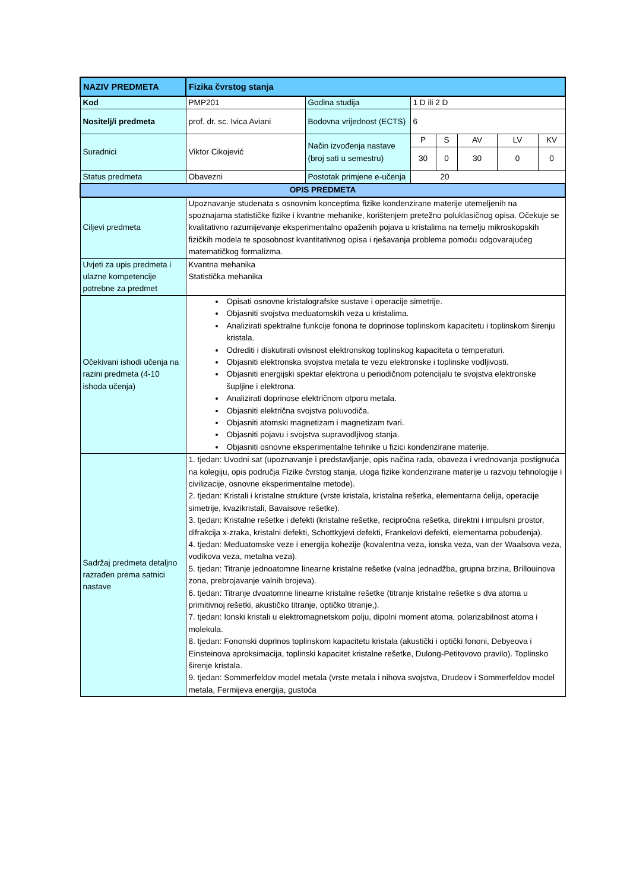| NAZIV PREDMETA | Fizika čvrstog stanja | | | | | | |
| Kod | PMP201 | Godina studija | 1 D ili 2 D | | | | |
| Nositelj/i predmeta | prof. dr. sc. Ivica Aviani | Bodovna vrijednost (ECTS) | 6 | | | | |
| Suradnici | Viktor Cikojević | Način izvođenja nastave (broj sati u semestru) | P | S | AV | LV | KV |
| | | | 30 | 0 | 30 | 0 | 0 |
| Status predmeta | Obavezni | Postotak primjene e-učenja | 20 | | | | |
| OPIS PREDMETA | | | | | | | |
| Ciljevi predmeta | Upoznavanje studenata s osnovnim konceptima fizike kondenzirane materije utemeljenih na spoznajama statističke fizike i kvantne mehanike, korištenjem pretežno poluklasičnog opisa. Očekuje se kvalitativno razumijevanje eksperimentalno opaženih pojava u kristalima na temelju mikroskopskih fizičkih modela te sposobnost kvantitativnog opisa i rješavanja problema pomoću odgovarajućeg matematičkog formalizma. | | | | | | |
| Uvjeti za upis predmeta i ulazne kompetencije potrebne za predmet | Kvantna mehanika Statistička mehanika | | | | | | |
| Očekivani ishodi učenja na razini predmeta (4-10 ishoda učenja) | Opisati osnovne kristalografske sustave i operacije simetrije. Objasniti svojstva međuatomskih veza u kristalima. Analizirati spektralne funkcije fonona te doprinose toplinskom kapacitetu i toplinskom širenju kristala. Odrediti i diskutirati ovisnost elektronskog toplinskog kapaciteta o temperaturi. Objasniti elektronska svojstva metala te vezu elektronske i toplinske vodljivosti. Objasniti energijski spektar elektrona u periodičnom potencijalu te svojstva elektronske šupljine i elektrona. Analizirati doprinose električnom otporu metala. Objasniti električna svojstva poluvodiča. Objasniti atomski magnetizam i magnetizam tvari. Objasniti pojavu i svojstva supravodljivog stanja. Objasniti osnovne eksperimentalne tehnike u fizici kondenzirane materije. | | | | | | |
| Sadržaj predmeta detaljno razrađen prema satnici nastave | 1. tjedan: Uvodni sat (upoznavanje i predstavljanje, opis načina rada, obaveza i vrednovanja postignuća na kolegiju, opis područja Fizike čvrstog stanja, uloga fizike kondenzirane materije u razvoju tehnologije i civilizacije, osnovne eksperimentalne metode). 2. tjedan: Kristali i kristalne strukture (vrste kristala, kristalna rešetka, elementarna ćelija, operacije simetrije, kvazikristali, Bavaisove rešetke). 3. tjedan: Kristalne rešetke i defekti (kristalne rešetke, recipročna rešetka, direktni i impulsni prostor, difrakcija x-zraka, kristalni defekti, Schottkyjevi defekti, Frankelovi defekti, elementarna pobuđenja). 4. tjedan: Međuatomske veze i energija kohezije (kovalentna veza, ionska veza, van der Waalsova veza, vodikova veza, metalna veza). 5. tjedan: Titranje jednoatomne linearne kristalne rešetke (valna jednadžba, grupna brzina, Brillouinova zona, prebrojavanje valnih brojeva). 6. tjedan: Titranje dvoatomne linearne kristalne rešetke (titranje kristalne rešetke s dva atoma u primitivnoj rešetki, akustičko titranje, optičko titranje,). 7. tjedan: Ionski kristali u elektromagnetskom polju, dipolni moment atoma, polarizabilnost atoma i molekula. 8. tjedan: Fononski doprinos toplinskom kapacitetu kristala (akustički i optički fononi, Debyeova i Einsteinova aproksimacija, toplinski kapacitet kristalne rešetke, Dulong-Petitovovo pravilo). Toplinsko širenje kristala. 9. tjedan: Sommerfeldov model metala (vrste metala i nihova svojstva, Drudeov i Sommerfeldov model metala, Fermijeva energija, gustoća | | | | | | |